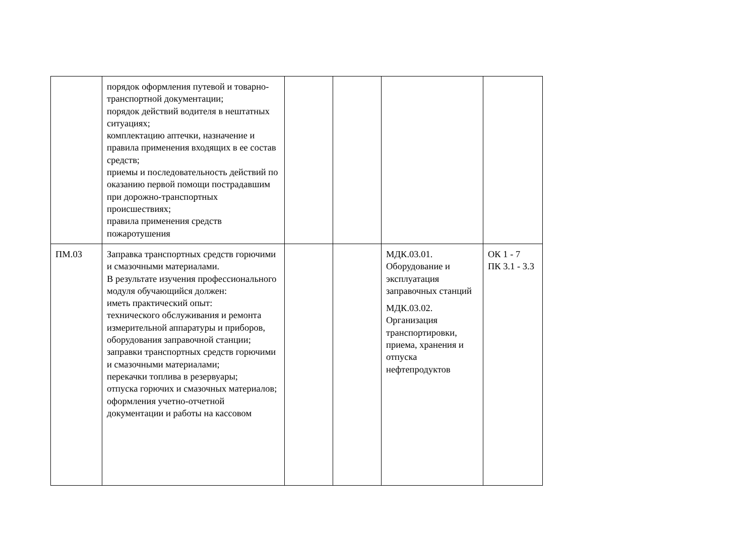| | порядок оформления путевой и товарно-транспортной документации; порядок действий водителя в нештатных ситуациях; комплектацию аптечки, назначение и правила применения входящих в ее состав средств; приемы и последовательность действий по оказанию первой помощи пострадавшим при дорожно-транспортных происшествиях; правила применения средств пожаротушения | | | | |
| ПМ.03 | Заправка транспортных средств горючими и смазочными материалами. В результате изучения профессионального модуля обучающийся должен: иметь практический опыт: технического обслуживания и ремонта измерительной аппаратуры и приборов, оборудования заправочной станции; заправки транспортных средств горючими и смазочными материалами; перекачки топлива в резервуары; отпуска горючих и смазочных материалов; оформления учетно-отчетной документации и работы на кассовом | | | МДК.03.01. Оборудование и эксплуатация заправочных станций МДК.03.02. Организация транспортировки, приема, хранения и отпуска нефтепродуктов | ОК 1 - 7 ПК 3.1 - 3.3 |